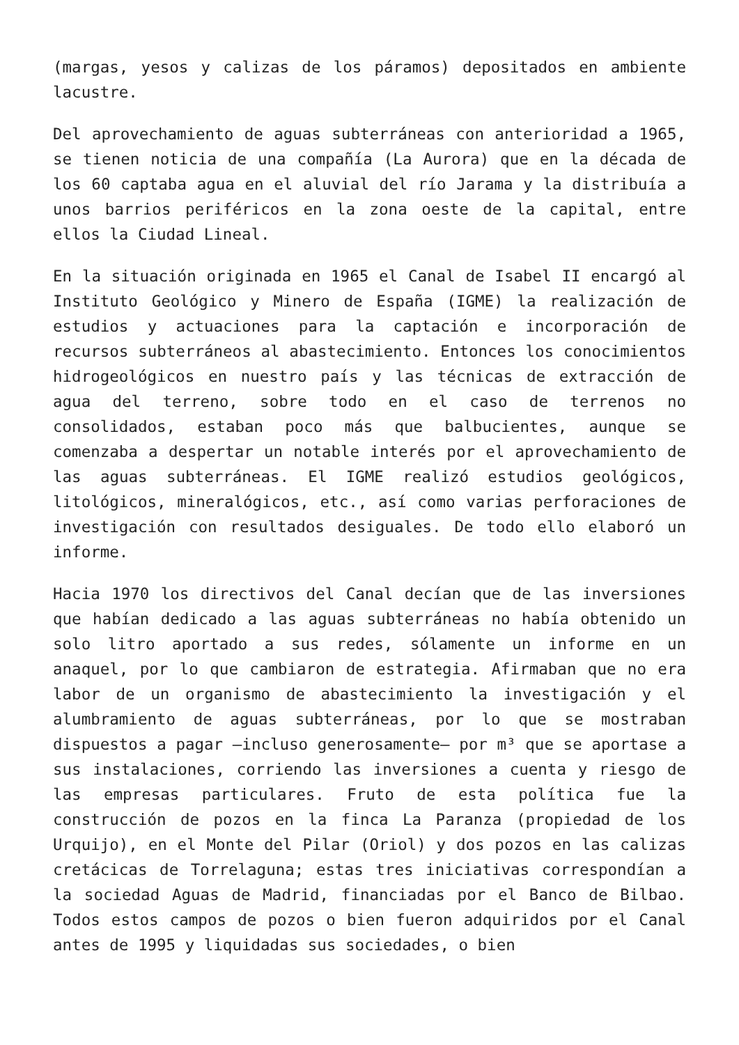(margas, yesos y calizas de los páramos) depositados en ambiente lacustre.
Del aprovechamiento de aguas subterráneas con anterioridad a 1965, se tienen noticia de una compañía (La Aurora) que en la década de los 60 captaba agua en el aluvial del río Jarama y la distribuía a unos barrios periféricos en la zona oeste de la capital, entre ellos la Ciudad Lineal.
En la situación originada en 1965 el Canal de Isabel II encargó al Instituto Geológico y Minero de España (IGME) la realización de estudios y actuaciones para la captación e incorporación de recursos subterráneos al abastecimiento. Entonces los conocimientos hidrogeológicos en nuestro país y las técnicas de extracción de agua del terreno, sobre todo en el caso de terrenos no consolidados, estaban poco más que balbucientes, aunque se comenzaba a despertar un notable interés por el aprovechamiento de las aguas subterráneas. El IGME realizó estudios geológicos, litológicos, mineralógicos, etc., así como varias perforaciones de investigación con resultados desiguales. De todo ello elaboró un informe.
Hacia 1970 los directivos del Canal decían que de las inversiones que habían dedicado a las aguas subterráneas no había obtenido un solo litro aportado a sus redes, sólamente un informe en un anaquel, por lo que cambiaron de estrategia. Afirmaban que no era labor de un organismo de abastecimiento la investigación y el alumbramiento de aguas subterráneas, por lo que se mostraban dispuestos a pagar —incluso generosamente— por m³ que se aportase a sus instalaciones, corriendo las inversiones a cuenta y riesgo de las empresas particulares. Fruto de esta política fue la construcción de pozos en la finca La Paranza (propiedad de los Urquijo), en el Monte del Pilar (Oriol) y dos pozos en las calizas cretácicas de Torrelaguna; estas tres iniciativas correspondían a la sociedad Aguas de Madrid, financiadas por el Banco de Bilbao. Todos estos campos de pozos o bien fueron adquiridos por el Canal antes de 1995 y liquidadas sus sociedades, o bien